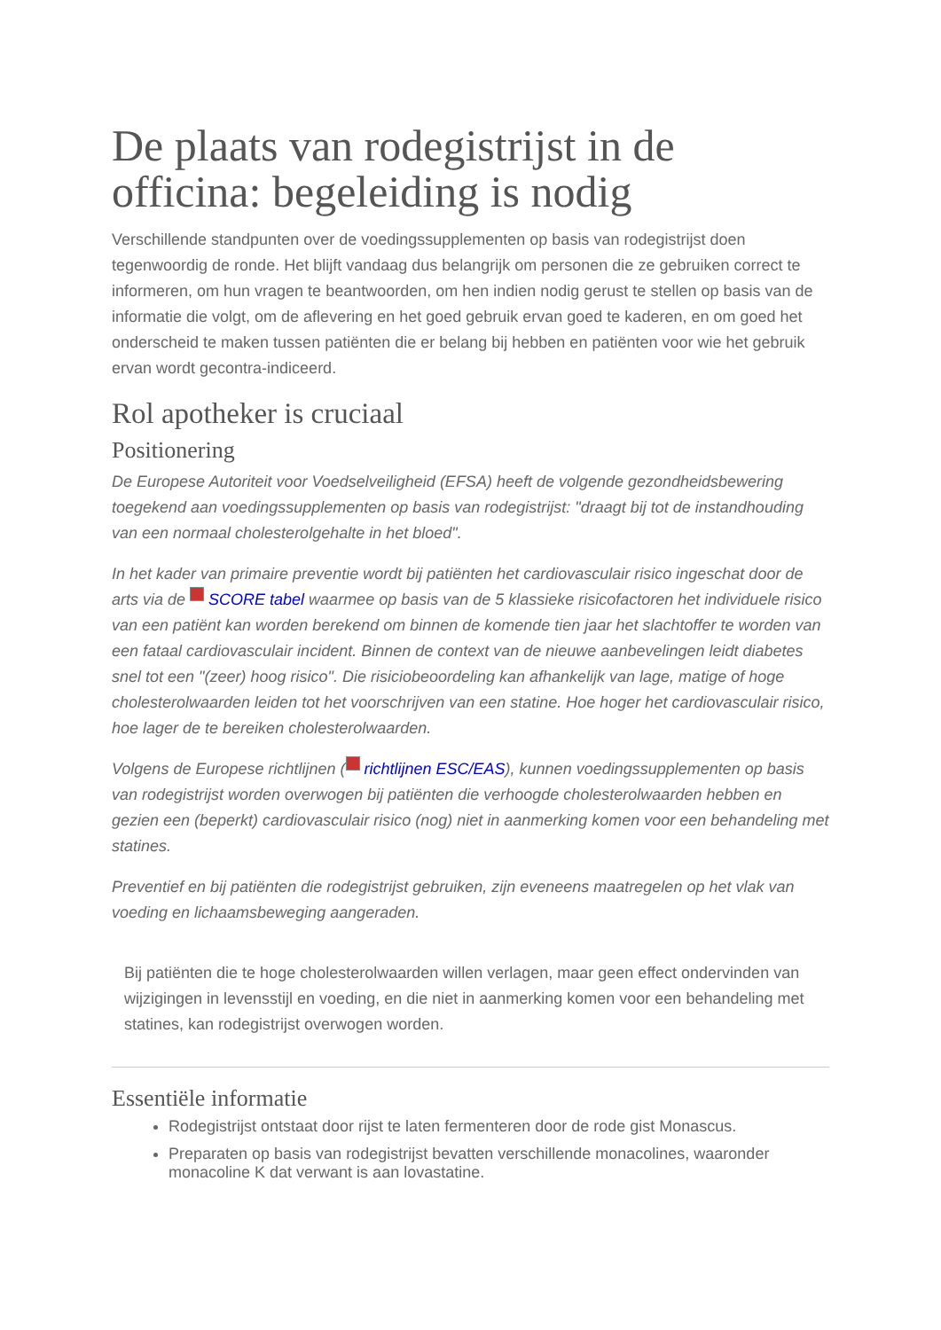De plaats van rodegistrijst in de officina: begeleiding is nodig
Verschillende standpunten over de voedingssupplementen op basis van rodegistrijst doen tegenwoordig de ronde. Het blijft vandaag dus belangrijk om personen die ze gebruiken correct te informeren, om hun vragen te beantwoorden, om hen indien nodig gerust te stellen op basis van de informatie die volgt, om de aflevering en het goed gebruik ervan goed te kaderen, en om goed het onderscheid te maken tussen patiënten die er belang bij hebben en patiënten voor wie het gebruik ervan wordt gecontra-indiceerd.
Rol apotheker is cruciaal
Positionering
De Europese Autoriteit voor Voedselveiligheid (EFSA) heeft de volgende gezondheidsbewering toegekend aan voedingssupplementen op basis van rodegistrijst: "draagt bij tot de instandhouding van een normaal cholesterolgehalte in het bloed".
In het kader van primaire preventie wordt bij patiënten het cardiovasculair risico ingeschat door de arts via de SCORE tabel waarmee op basis van de 5 klassieke risicofactoren het individuele risico van een patiënt kan worden berekend om binnen de komende tien jaar het slachtoffer te worden van een fataal cardiovasculair incident. Binnen de context van de nieuwe aanbevelingen leidt diabetes snel tot een "(zeer) hoog risico". Die risiciobeoordeling kan afhankelijk van lage, matige of hoge cholesterolwaarden leiden tot het voorschrijven van een statine. Hoe hoger het cardiovasculair risico, hoe lager de te bereiken cholesterolwaarden.
Volgens de Europese richtlijnen ( richtlijnen ESC/EAS), kunnen voedingssupplementen op basis van rodegistrijst worden overwogen bij patiënten die verhoogde cholesterolwaarden hebben en gezien een (beperkt) cardiovasculair risico (nog) niet in aanmerking komen voor een behandeling met statines.
Preventief en bij patiënten die rodegistrijst gebruiken, zijn eveneens maatregelen op het vlak van voeding en lichaamsbeweging aangeraden.
Bij patiënten die te hoge cholesterolwaarden willen verlagen, maar geen effect ondervinden van wijzigingen in levensstijl en voeding, en die niet in aanmerking komen voor een behandeling met statines, kan rodegistrijst overwogen worden.
Essentiële informatie
Rodegistrijst ontstaat door rijst te laten fermenteren door de rode gist Monascus.
Preparaten op basis van rodegistrijst bevatten verschillende monacolines, waaronder monacoline K dat verwant is aan lovastatine.